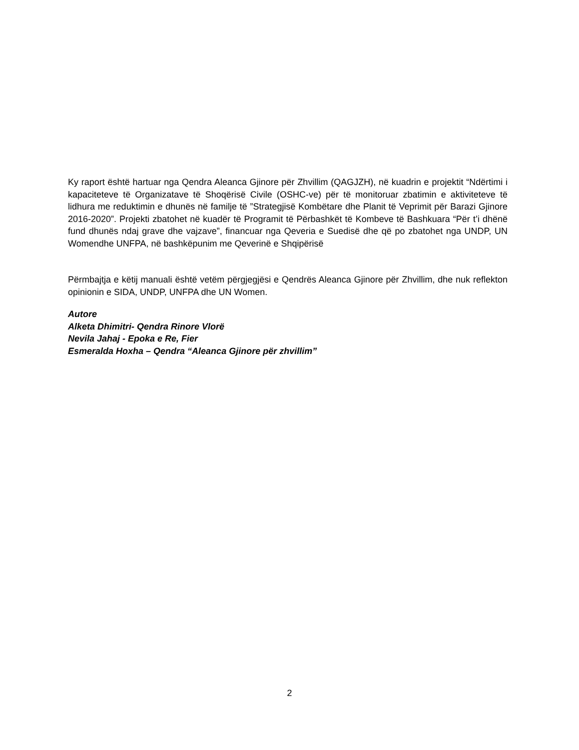Ky raport është hartuar nga Qendra Aleanca Gjinore për Zhvillim (QAGJZH), në kuadrin e projektit “Ndërtimi i kapaciteteve të Organizatave të Shoqërisë Civile (OSHC-ve) për të monitoruar zbatimin e aktiviteteve të lidhura me reduktimin e dhunës në familje të ”Strategjisë Kombëtare dhe Planit të Veprimit për Barazi Gjinore 2016-2020”. Projekti zbatohet në kuadër të Programit të Përbashkët të Kombeve të Bashkuara “Për t’i dhënë fund dhunës ndaj grave dhe vajzave”, financuar nga Qeveria e Suedisë dhe që po zbatohet nga UNDP, UN Womendhe UNFPA, në bashkëpunim me Qeverinë e Shqipërisë
Përmbajtja e këtij manuali është vetëm përgjegjësi e Qendrës Aleanca Gjinore për Zhvillim, dhe nuk reflekton opinionin e SIDA, UNDP, UNFPA dhe UN Women.
Autore
Alketa Dhimitri- Qendra Rinore Vlorë
Nevila Jahaj - Epoka e Re, Fier
Esmeralda Hoxha – Qendra “Aleanca Gjinore për zhvillim”
2